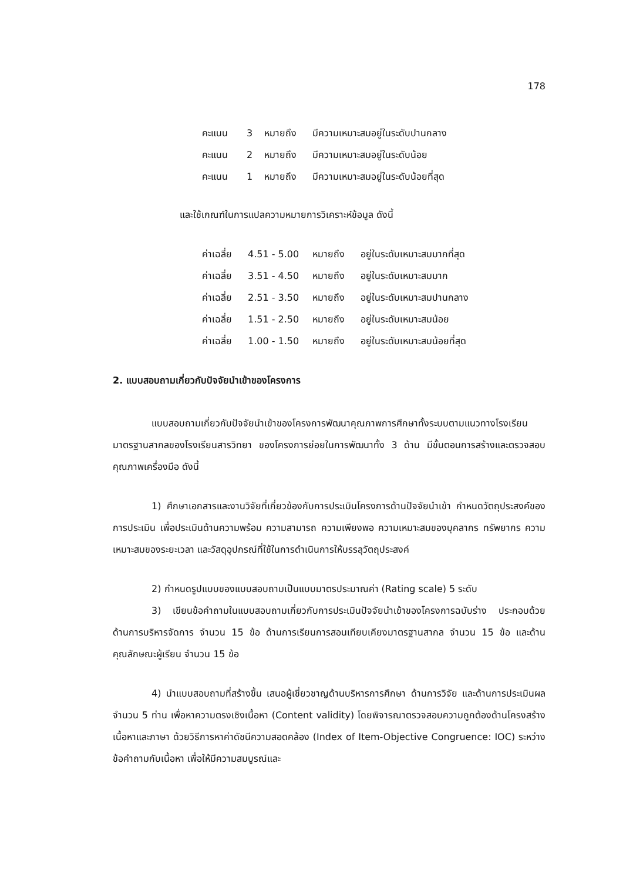178
คะแนน 3 หมายถึง มีความเหมาะสมอยู่ในระดับปานกลาง
คะแนน 2 หมายถึง มีความเหมาะสมอยู่ในระดับน้อย
คะแนน 1 หมายถึง มีความเหมาะสมอยู่ในระดับน้อยที่สุด
และใช้เกณฑ์ในการแปลความหมายการวิเคราะห์ข้อมูล ดังนี้
ค่าเฉลี่ย 4.51 - 5.00 หมายถึง อยู่ในระดับเหมาะสมมากที่สุด
ค่าเฉลี่ย 3.51 - 4.50 หมายถึง อยู่ในระดับเหมาะสมมาก
ค่าเฉลี่ย 2.51 - 3.50 หมายถึง อยู่ในระดับเหมาะสมปานกลาง
ค่าเฉลี่ย 1.51 - 2.50 หมายถึง อยู่ในระดับเหมาะสมน้อย
ค่าเฉลี่ย 1.00 - 1.50 หมายถึง อยู่ในระดับเหมาะสมน้อยที่สุด
2. แบบสอบถามเกี่ยวกับปัจจัยนำเข้าของโครงการ
แบบสอบถามเกี่ยวกับปัจจัยนำเข้าของโครงการพัฒนาคุณภาพการศึกษาทั้งระบบตามแนวทางโรงเรียนมาตรฐานสากลของโรงเรียนสารวิทยา ของโครงการย่อยในการพัฒนาทั้ง 3 ด้าน มีขั้นตอนการสร้างและตรวจสอบคุณภาพเครื่องมือ ดังนี้
1) ศึกษาเอกสารและงานวิจัยที่เกี่ยวข้องกับการประเมินโครงการด้านปัจจัยนำเข้า กำหนดวัตถุประสงค์ของการประเมิน เพื่อประเมินด้านความพร้อม ความสามารถ ความเพียงพอ ความเหมาะสมของบุคลากร ทรัพยากร ความเหมาะสมของระยะเวลา และวัสดุอุปกรณ์ที่ใช้ในการดำเนินการให้บรรลุวัตถุประสงค์
2) กำหนดรูปแบบของแบบสอบถามเป็นแบบมาตรประมาณค่า (Rating scale) 5 ระดับ
3) เขียนข้อคำถามในแบบสอบถามเกี่ยวกับการประเมินปัจจัยนำเข้าของโครงการฉบับร่าง ประกอบด้วย ด้านการบริหารจัดการ จำนวน 15 ข้อ ด้านการเรียนการสอนเทียบเคียงมาตรฐานสากล จำนวน 15 ข้อ และด้านคุณลักษณะผู้เรียน จำนวน 15 ข้อ
4) นำแบบสอบถามที่สร้างขึ้น เสนอผู้เชี่ยวชาญด้านบริหารการศึกษา ด้านการวิจัย และด้านการประเมินผล จำนวน 5 ท่าน เพื่อหาความตรงเชิงเนื้อหา (Content validity) โดยพิจารณาตรวจสอบความถูกต้องด้านโครงสร้างเนื้อหาและภาษา ด้วยวิธีการหาค่าดัชนีความสอดคล้อง (Index of Item-Objective Congruence: IOC) ระหว่างข้อคำถามกับเนื้อหา เพื่อให้มีความสมบูรณ์และ